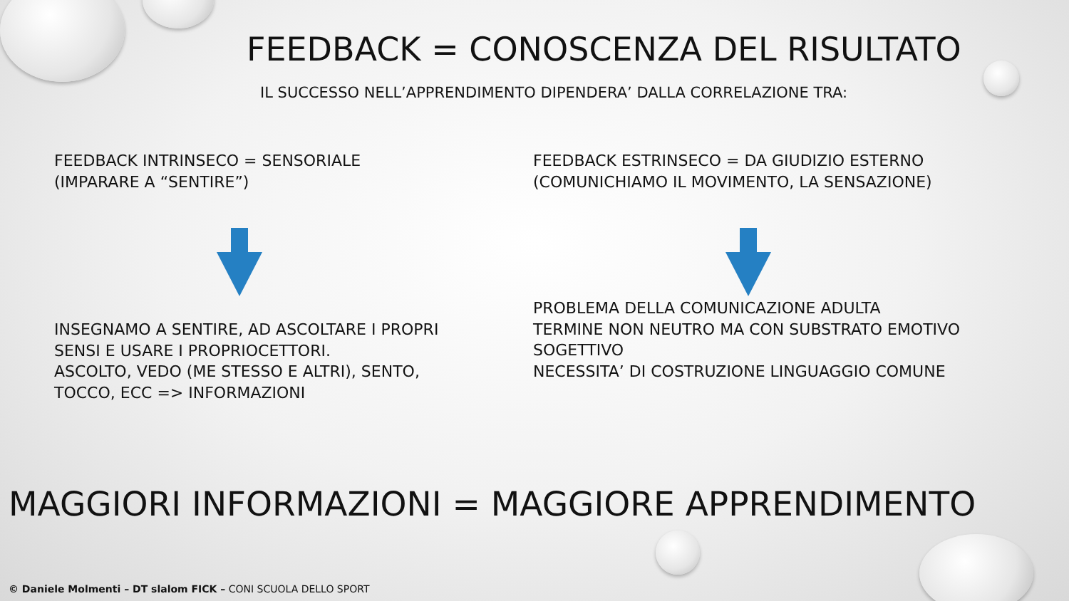FEEDBACK = CONOSCENZA DEL RISULTATO
IL SUCCESSO NELL’APPRENDIMENTO DIPENDERA’ DALLA CORRELAZIONE TRA:
FEEDBACK INTRINSECO = SENSORIALE
(IMPARARE A “SENTIRE”)
FEEDBACK ESTRINSECO = DA GIUDIZIO ESTERNO
(COMUNICHIAMO IL MOVIMENTO, LA SENSAZIONE)
INSEGNAMO A SENTIRE, AD ASCOLTARE I PROPRI
SENSI E USARE I PROPRIOCETTORI.
ASCOLTO, VEDO (ME STESSO E ALTRI), SENTO,
TOCCO, ECC => INFORMAZIONI
PROBLEMA DELLA COMUNICAZIONE ADULTA
TERMINE NON NEUTRO MA CON SUBSTRATO EMOTIVO
SOGETTIVO
NECESSITA’ DI COSTRUZIONE LINGUAGGIO COMUNE
MAGGIORI INFORMAZIONI = MAGGIORE APPRENDIMENTO
© Daniele Molmenti – DT slalom FICK – CONI SCUOLA DELLO SPORT